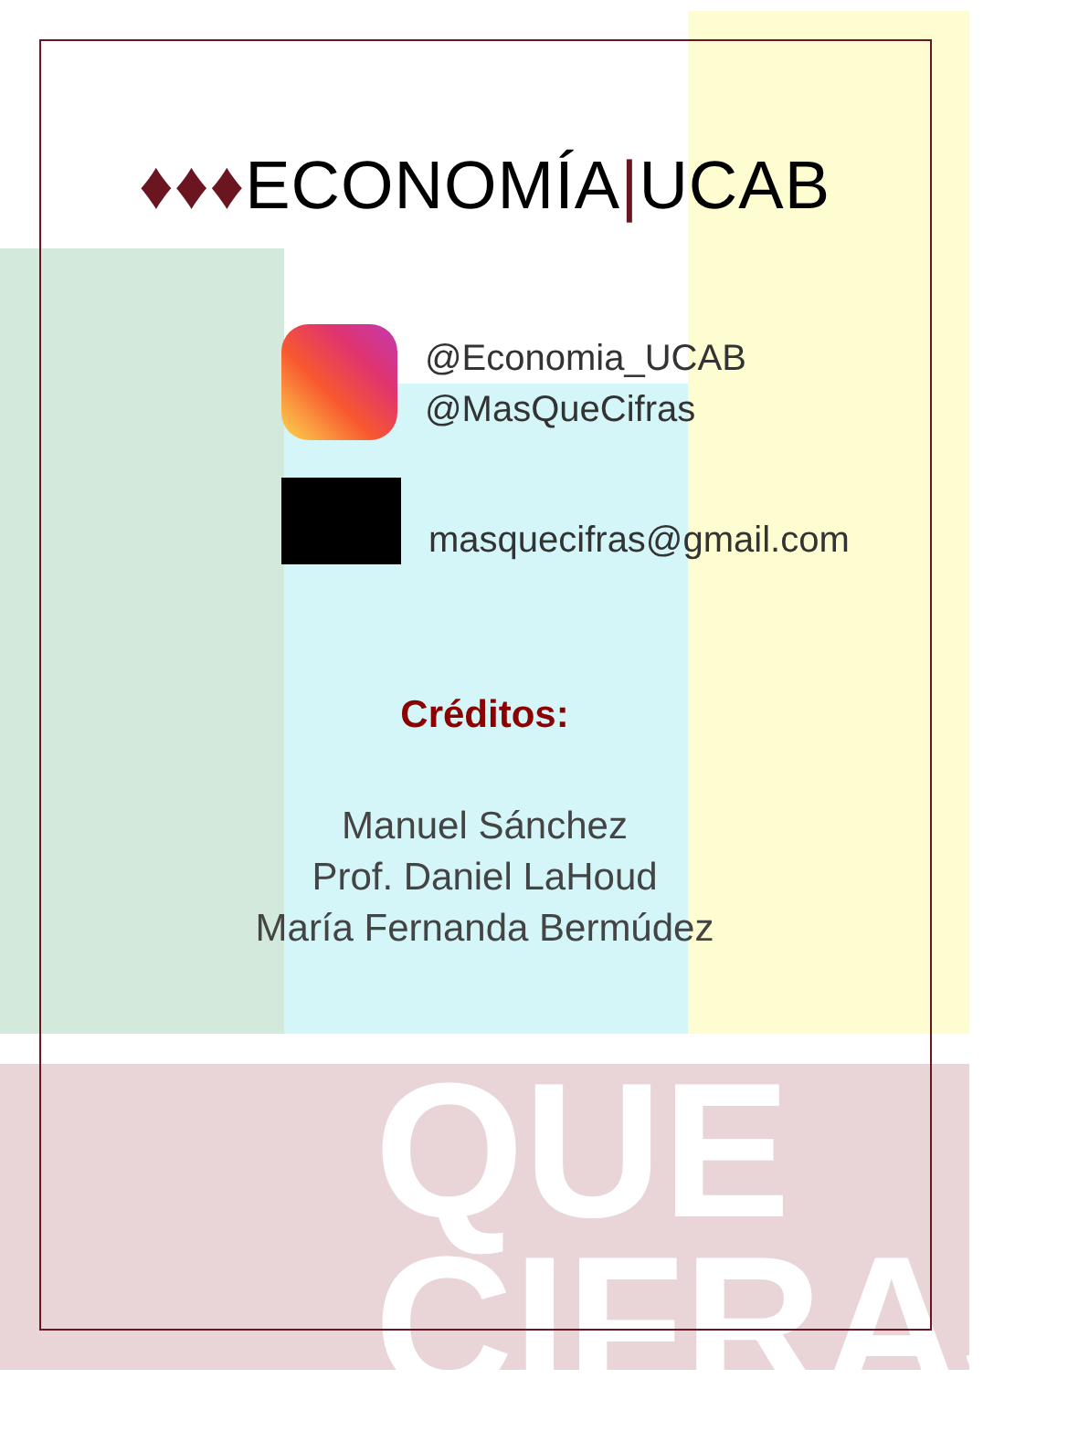QUE
CIFRAS
♦♦♦ECONOMÍA|UCAB
@Economia_UCAB
@MasQueCifras
masquecifras@gmail.com
Créditos:
Manuel Sánchez
Prof. Daniel LaHoud
María Fernanda Bermúdez